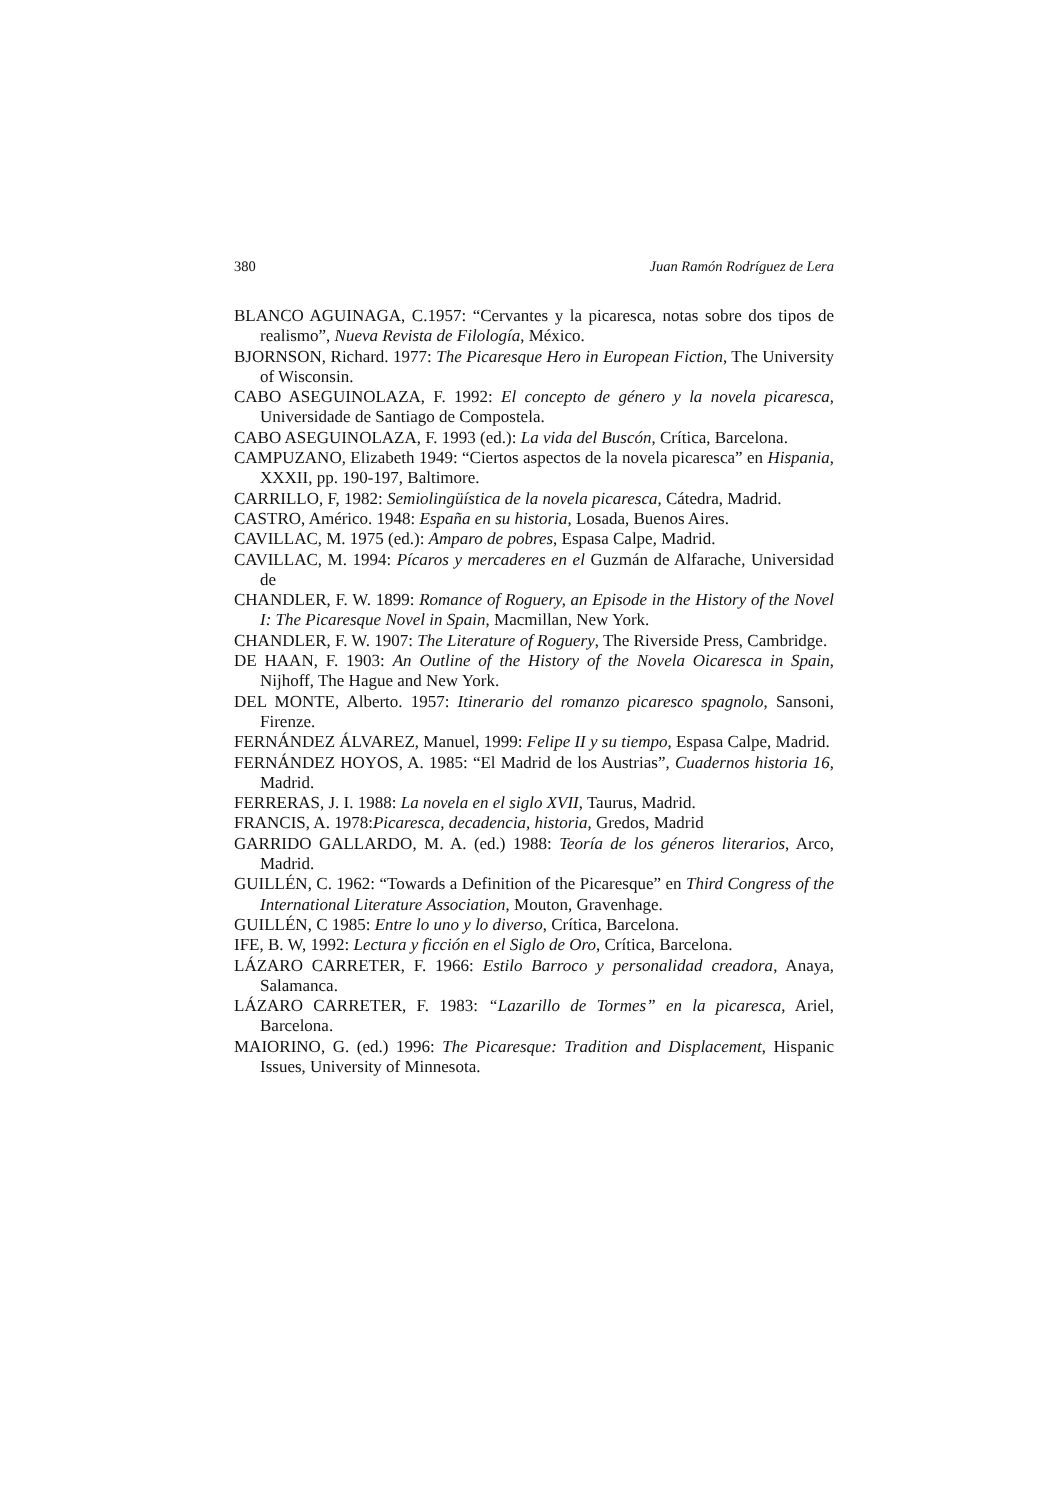380 Juan Ramón Rodríguez de Lera
BLANCO AGUINAGA, C.1957: “Cervantes y la picaresca, notas sobre dos tipos de realismo”, Nueva Revista de Filología, México.
BJORNSON, Richard. 1977: The Picaresque Hero in European Fiction, The University of Wisconsin.
CABO ASEGUINOLAZA, F. 1992: El concepto de género y la novela picaresca, Universidade de Santiago de Compostela.
CABO ASEGUINOLAZA, F. 1993 (ed.): La vida del Buscón, Crítica, Barcelona.
CAMPUZANO, Elizabeth 1949: “Ciertos aspectos de la novela picaresca” en Hispania, XXXII, pp. 190-197, Baltimore.
CARRILLO, F, 1982: Semiolingüística de la novela picaresca, Cátedra, Madrid.
CASTRO, Américo. 1948: España en su historia, Losada, Buenos Aires.
CAVILLAC, M. 1975 (ed.): Amparo de pobres, Espasa Calpe, Madrid.
CAVILLAC, M. 1994: Pícaros y mercaderes en el Guzmán de Alfarache, Universidad de
CHANDLER, F. W. 1899: Romance of Roguery, an Episode in the History of the Novel I: The Picaresque Novel in Spain, Macmillan, New York.
CHANDLER, F. W. 1907: The Literature of Roguery, The Riverside Press, Cambridge.
DE HAAN, F. 1903: An Outline of the History of the Novela Oicaresca in Spain, Nijhoff, The Hague and New York.
DEL MONTE, Alberto. 1957: Itinerario del romanzo picaresco spagnolo, Sansoni, Firenze.
FERNÁNDEZ ÁLVAREZ, Manuel, 1999: Felipe II y su tiempo, Espasa Calpe, Madrid.
FERNÁNDEZ HOYOS, A. 1985: “El Madrid de los Austrias”, Cuadernos historia 16, Madrid.
FERRERAS, J. I. 1988: La novela en el siglo XVII, Taurus, Madrid.
FRANCIS, A. 1978:Picaresca, decadencia, historia, Gredos, Madrid
GARRIDO GALLARDO, M. A. (ed.) 1988: Teoría de los géneros literarios, Arco, Madrid.
GUILLÉN, C. 1962: “Towards a Definition of the Picaresque” en Third Congress of the International Literature Association, Mouton, Gravenhage.
GUILLÉN, C 1985: Entre lo uno y lo diverso, Crítica, Barcelona.
IFE, B. W, 1992: Lectura y ficción en el Siglo de Oro, Crítica, Barcelona.
LÁZARO CARRETER, F. 1966: Estilo Barroco y personalidad creadora, Anaya, Salamanca.
LÁZARO CARRETER, F. 1983: “Lazarillo de Tormes” en la picaresca, Ariel, Barcelona.
MAIORINO, G. (ed.) 1996: The Picaresque: Tradition and Displacement, Hispanic Issues, University of Minnesota.